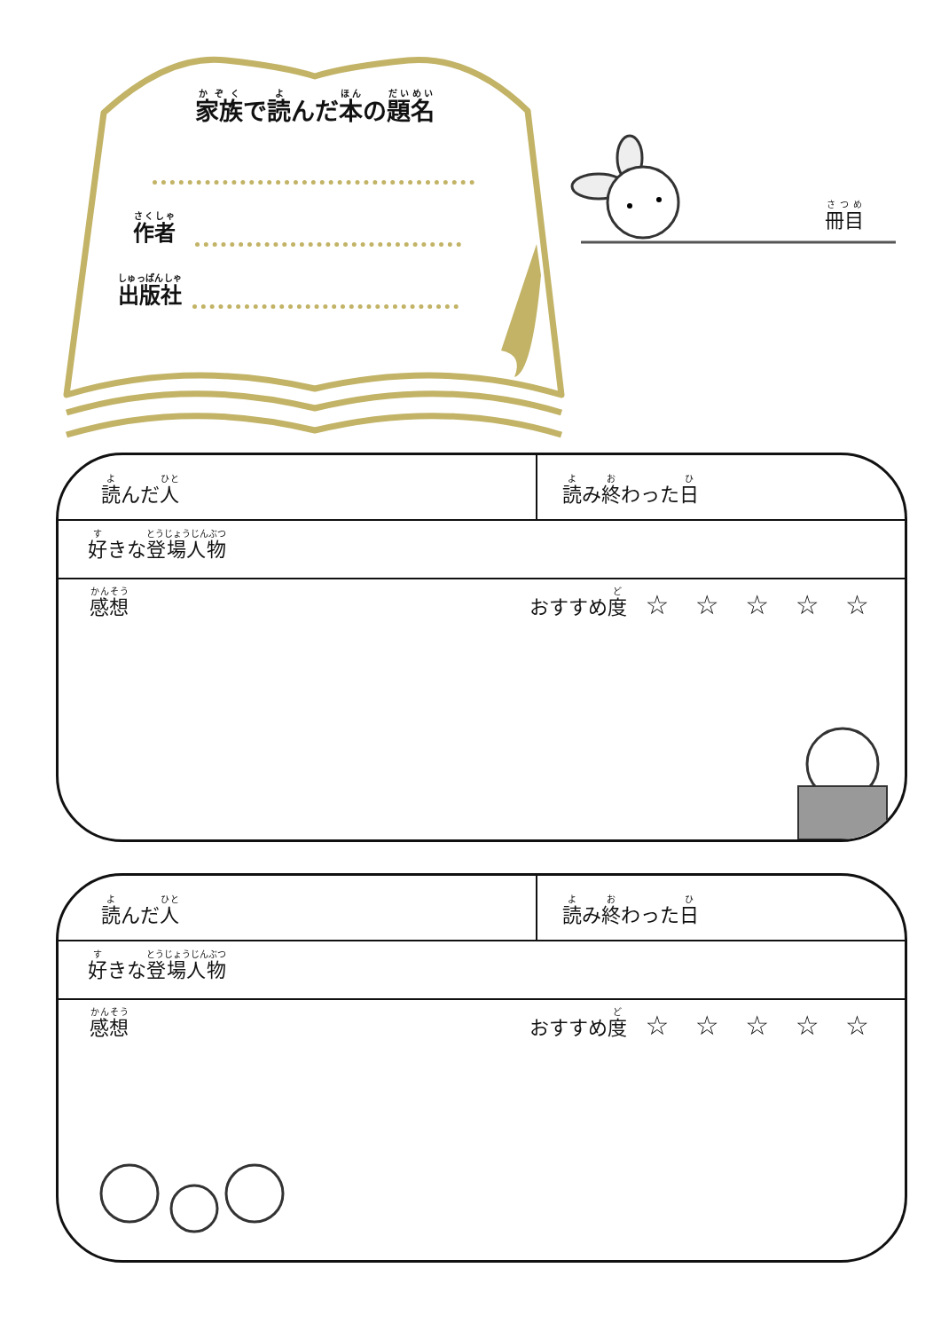家族で読んだ本の題名
作者
出版社
冊目
読んだ人
読み終わった日
好きな登場人物
感想
おすすめ度 ☆ ☆ ☆ ☆ ☆
読んだ人
読み終わった日
好きな登場人物
感想
おすすめ度 ☆ ☆ ☆ ☆ ☆